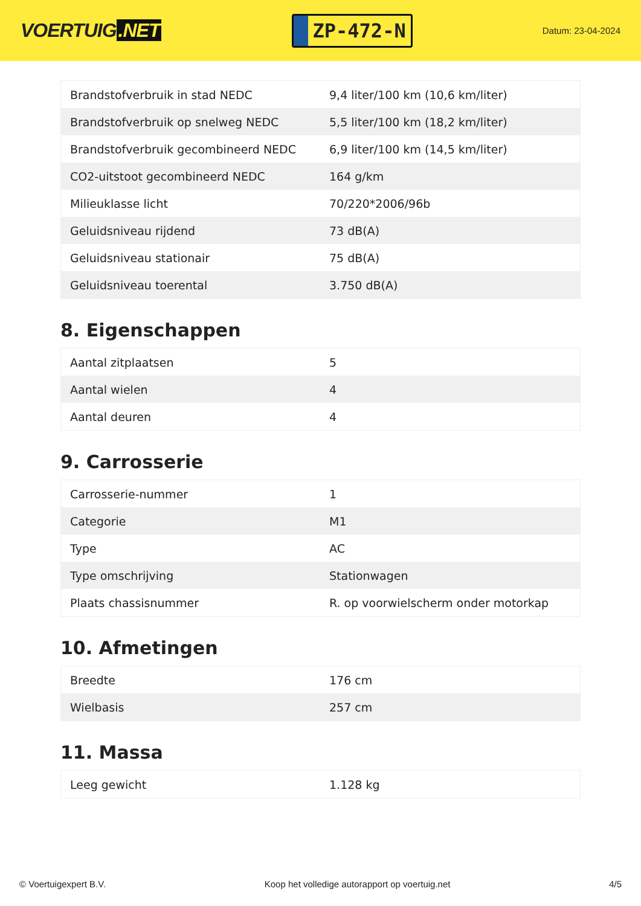VOERTUIG.NET
ZP-472-N
Datum: 23-04-2024
| Brandstofverbruik in stad NEDC | 9,4 liter/100 km (10,6 km/liter) |
| Brandstofverbruik op snelweg NEDC | 5,5 liter/100 km (18,2 km/liter) |
| Brandstofverbruik gecombineerd NEDC | 6,9 liter/100 km (14,5 km/liter) |
| CO2-uitstoot gecombineerd NEDC | 164 g/km |
| Milieuklasse licht | 70/220*2006/96b |
| Geluidsniveau rijdend | 73 dB(A) |
| Geluidsniveau stationair | 75 dB(A) |
| Geluidsniveau toerental | 3.750 dB(A) |
8. Eigenschappen
| Aantal zitplaatsen | 5 |
| Aantal wielen | 4 |
| Aantal deuren | 4 |
9. Carrosserie
| Carrosserie-nummer | 1 |
| Categorie | M1 |
| Type | AC |
| Type omschrijving | Stationwagen |
| Plaats chassisnummer | R. op voorwielscherm onder motorkap |
10. Afmetingen
| Breedte | 176 cm |
| Wielbasis | 257 cm |
11. Massa
| Leeg gewicht | 1.128 kg |
© Voertuigexpert B.V. Koop het volledige autorapport op voertuig.net 4/5